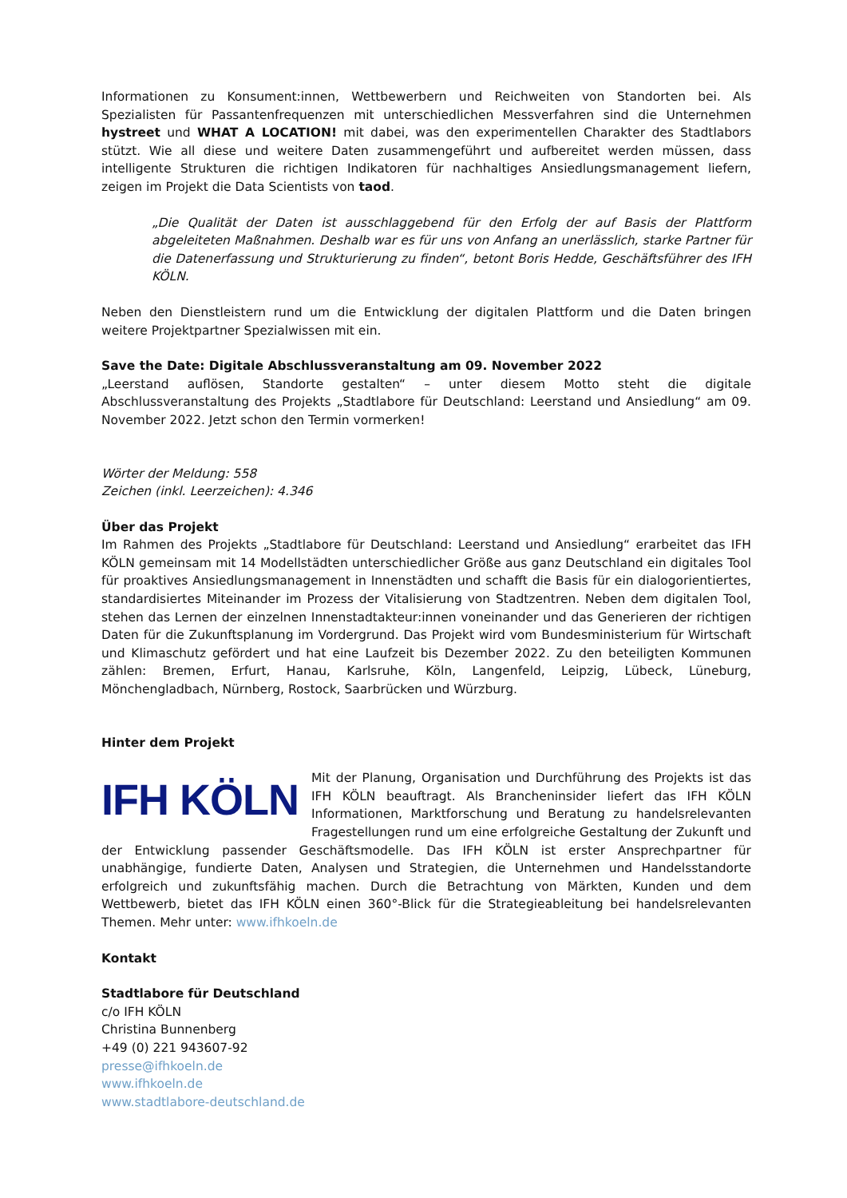Informationen zu Konsument:innen, Wettbewerbern und Reichweiten von Standorten bei. Als Spezialisten für Passantenfrequenzen mit unterschiedlichen Messverfahren sind die Unternehmen hystreet und WHAT A LOCATION! mit dabei, was den experimentellen Charakter des Stadtlabors stützt. Wie all diese und weitere Daten zusammengeführt und aufbereitet werden müssen, dass intelligente Strukturen die richtigen Indikatoren für nachhaltiges Ansiedlungsmanagement liefern, zeigen im Projekt die Data Scientists von taod.
„Die Qualität der Daten ist ausschlaggebend für den Erfolg der auf Basis der Plattform abgeleiteten Maßnahmen. Deshalb war es für uns von Anfang an unerlässlich, starke Partner für die Datenerfassung und Strukturierung zu finden“, betont Boris Hedde, Geschäftsführer des IFH KÖLN.
Neben den Dienstleistern rund um die Entwicklung der digitalen Plattform und die Daten bringen weitere Projektpartner Spezialwissen mit ein.
Save the Date: Digitale Abschlussveranstaltung am 09. November 2022
„Leerstand auflösen, Standorte gestalten“ – unter diesem Motto steht die digitale Abschlussveranstaltung des Projekts „Stadtlabore für Deutschland: Leerstand und Ansiedlung“ am 09. November 2022. Jetzt schon den Termin vormerken!
Wörter der Meldung: 558
Zeichen (inkl. Leerzeichen): 4.346
Über das Projekt
Im Rahmen des Projekts „Stadtlabore für Deutschland: Leerstand und Ansiedlung“ erarbeitet das IFH KÖLN gemeinsam mit 14 Modellstädten unterschiedlicher Größe aus ganz Deutschland ein digitales Tool für proaktives Ansiedlungsmanagement in Innenstädten und schafft die Basis für ein dialogorientiertes, standardisiertes Miteinander im Prozess der Vitalisierung von Stadtzentren. Neben dem digitalen Tool, stehen das Lernen der einzelnen Innenstadtakteur:innen voneinander und das Generieren der richtigen Daten für die Zukunftsplanung im Vordergrund. Das Projekt wird vom Bundesministerium für Wirtschaft und Klimaschutz gefördert und hat eine Laufzeit bis Dezember 2022. Zu den beteiligten Kommunen zählen: Bremen, Erfurt, Hanau, Karlsruhe, Köln, Langenfeld, Leipzig, Lübeck, Lüneburg, Mönchengladbach, Nürnberg, Rostock, Saarbrücken und Würzburg.
Hinter dem Projekt
IFH KÖLN Mit der Planung, Organisation und Durchführung des Projekts ist das IFH KÖLN beauftragt. Als Brancheninsider liefert das IFH KÖLN Informationen, Marktforschung und Beratung zu handelsrelevanten Fragestellungen rund um eine erfolgreiche Gestaltung der Zukunft und der Entwicklung passender Geschäftsmodelle. Das IFH KÖLN ist erster Ansprechpartner für unabhängige, fundierte Daten, Analysen und Strategien, die Unternehmen und Handelsstandorte erfolgreich und zukunftsfähig machen. Durch die Betrachtung von Märkten, Kunden und dem Wettbewerb, bietet das IFH KÖLN einen 360°-Blick für die Strategieableitung bei handelsrelevanten Themen. Mehr unter: www.ifhkoeln.de
Kontakt
Stadtlabore für Deutschland
c/o IFH KÖLN
Christina Bunnenberg
+49 (0) 221 943607-92
presse@ifhkoeln.de
www.ifhkoeln.de
www.stadtlabore-deutschland.de